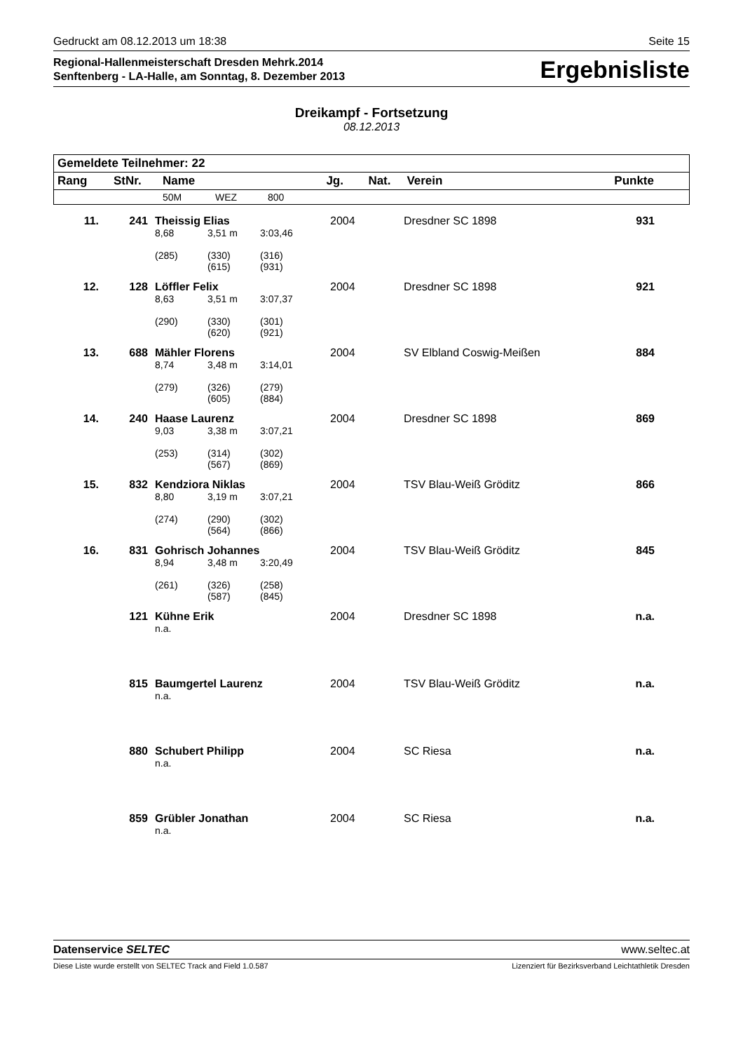Gedruckt am 08.12.2013 um 18:38 Seite 15
Regional-Hallenmeisterschaft Dresden Mehrk.2014
Senftenberg - LA-Halle, am Sonntag, 8. Dezember 2013
Ergebnisliste
Dreikampf - Fortsetzung
08.12.2013
| Gemeldete Teilnehmer: 22 | | | | | | | |
| --- | --- | --- | --- | --- | --- | --- | --- |
| Rang | StNr. | Name | | | Jg. | Nat. | Verein Punkte |
| | | 50M | WEZ | 800 | | | |
| 11. | 241 | Theissig Elias | | | 2004 | Dresdner SC 1898 | 931 |
| | | 8,68 | 3,51 m | 3:03,46 | | | |
| | | (285) | (330) (615) | (316) (931) | | | |
| 12. | 128 | Löffler Felix | | | 2004 | Dresdner SC 1898 | 921 |
| | | 8,63 | 3,51 m | 3:07,37 | | | |
| | | (290) | (330) (620) | (301) (921) | | | |
| 13. | 688 | Mähler Florens | | | 2004 | SV Elbland Coswig-Meißen | 884 |
| | | 8,74 | 3,48 m | 3:14,01 | | | |
| | | (279) | (326) (605) | (279) (884) | | | |
| 14. | 240 | Haase Laurenz | | | 2004 | Dresdner SC 1898 | 869 |
| | | 9,03 | 3,38 m | 3:07,21 | | | |
| | | (253) | (314) (567) | (302) (869) | | | |
| 15. | 832 | Kendziora Niklas | | | 2004 | TSV Blau-Weiß Gröditz | 866 |
| | | 8,80 | 3,19 m | 3:07,21 | | | |
| | | (274) | (290) (564) | (302) (866) | | | |
| 16. | 831 | Gohrisch Johannes | | | 2004 | TSV Blau-Weiß Gröditz | 845 |
| | | 8,94 | 3,48 m | 3:20,49 | | | |
| | | (261) | (326) (587) | (258) (845) | | | |
| | 121 | Kühne Erik | | | 2004 | Dresdner SC 1898 | n.a. |
| | | n.a. | | | | | |
| | 815 | Baumgertel Laurenz | | | 2004 | TSV Blau-Weiß Gröditz | n.a. |
| | | n.a. | | | | | |
| | 880 | Schubert Philipp | | | 2004 | SC Riesa | n.a. |
| | | n.a. | | | | | |
| | 859 | Grübler Jonathan | | | 2004 | SC Riesa | n.a. |
| | | n.a. | | | | | |
Datenservice SELTEC www.seltec.at
Diese Liste wurde erstellt von SELTEC Track and Field 1.0.587 Lizenziert für Bezirksverband Leichtathletik Dresden